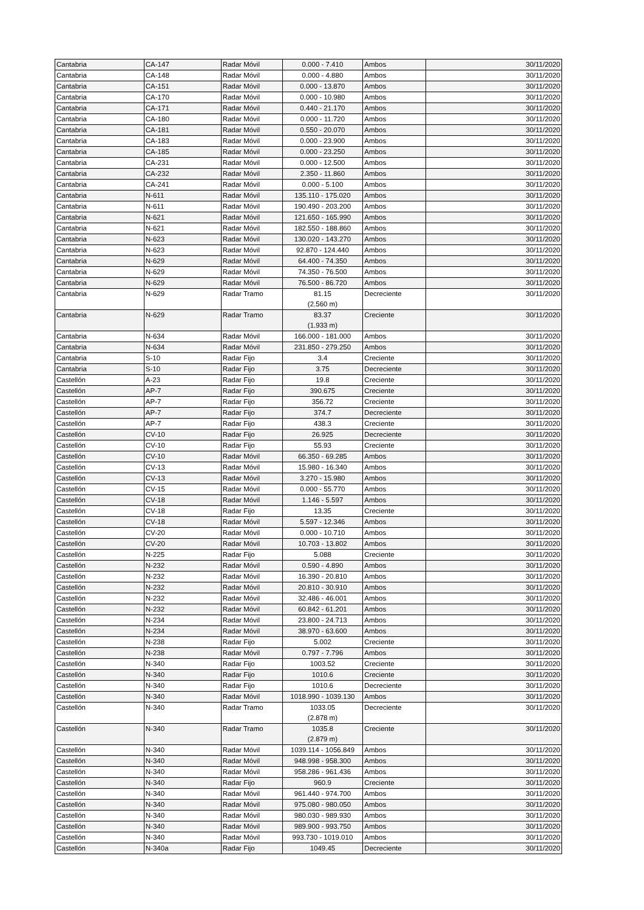| Cantabria | CA-147 | Radar Móvil | 0.000 - 7.410 | Ambos | 30/11/2020 |
| Cantabria | CA-148 | Radar Móvil | 0.000 - 4.880 | Ambos | 30/11/2020 |
| Cantabria | CA-151 | Radar Móvil | 0.000 - 13.870 | Ambos | 30/11/2020 |
| Cantabria | CA-170 | Radar Móvil | 0.000 - 10.980 | Ambos | 30/11/2020 |
| Cantabria | CA-171 | Radar Móvil | 0.440 - 21.170 | Ambos | 30/11/2020 |
| Cantabria | CA-180 | Radar Móvil | 0.000 - 11.720 | Ambos | 30/11/2020 |
| Cantabria | CA-181 | Radar Móvil | 0.550 - 20.070 | Ambos | 30/11/2020 |
| Cantabria | CA-183 | Radar Móvil | 0.000 - 23.900 | Ambos | 30/11/2020 |
| Cantabria | CA-185 | Radar Móvil | 0.000 - 23.250 | Ambos | 30/11/2020 |
| Cantabria | CA-231 | Radar Móvil | 0.000 - 12.500 | Ambos | 30/11/2020 |
| Cantabria | CA-232 | Radar Móvil | 2.350 - 11.860 | Ambos | 30/11/2020 |
| Cantabria | CA-241 | Radar Móvil | 0.000 - 5.100 | Ambos | 30/11/2020 |
| Cantabria | N-611 | Radar Móvil | 135.110 - 175.020 | Ambos | 30/11/2020 |
| Cantabria | N-611 | Radar Móvil | 190.490 - 203.200 | Ambos | 30/11/2020 |
| Cantabria | N-621 | Radar Móvil | 121.650 - 165.990 | Ambos | 30/11/2020 |
| Cantabria | N-621 | Radar Móvil | 182.550 - 188.860 | Ambos | 30/11/2020 |
| Cantabria | N-623 | Radar Móvil | 130.020 - 143.270 | Ambos | 30/11/2020 |
| Cantabria | N-623 | Radar Móvil | 92.870 - 124.440 | Ambos | 30/11/2020 |
| Cantabria | N-629 | Radar Móvil | 64.400 - 74.350 | Ambos | 30/11/2020 |
| Cantabria | N-629 | Radar Móvil | 74.350 - 76.500 | Ambos | 30/11/2020 |
| Cantabria | N-629 | Radar Móvil | 76.500 - 86.720 | Ambos | 30/11/2020 |
| Cantabria | N-629 | Radar Tramo | 81.15 (2.560 m) | Decreciente | 30/11/2020 |
| Cantabria | N-629 | Radar Tramo | 83.37 (1.933 m) | Creciente | 30/11/2020 |
| Cantabria | N-634 | Radar Móvil | 166.000 - 181.000 | Ambos | 30/11/2020 |
| Cantabria | N-634 | Radar Móvil | 231.850 - 279.250 | Ambos | 30/11/2020 |
| Cantabria | S-10 | Radar Fijo | 3.4 | Creciente | 30/11/2020 |
| Cantabria | S-10 | Radar Fijo | 3.75 | Decreciente | 30/11/2020 |
| Castellón | A-23 | Radar Fijo | 19.8 | Creciente | 30/11/2020 |
| Castellón | AP-7 | Radar Fijo | 390.675 | Creciente | 30/11/2020 |
| Castellón | AP-7 | Radar Fijo | 356.72 | Creciente | 30/11/2020 |
| Castellón | AP-7 | Radar Fijo | 374.7 | Decreciente | 30/11/2020 |
| Castellón | AP-7 | Radar Fijo | 438.3 | Creciente | 30/11/2020 |
| Castellón | CV-10 | Radar Fijo | 26.925 | Decreciente | 30/11/2020 |
| Castellón | CV-10 | Radar Fijo | 55.93 | Creciente | 30/11/2020 |
| Castellón | CV-10 | Radar Móvil | 66.350 - 69.285 | Ambos | 30/11/2020 |
| Castellón | CV-13 | Radar Móvil | 15.980 - 16.340 | Ambos | 30/11/2020 |
| Castellón | CV-13 | Radar Móvil | 3.270 - 15.980 | Ambos | 30/11/2020 |
| Castellón | CV-15 | Radar Móvil | 0.000 - 55.770 | Ambos | 30/11/2020 |
| Castellón | CV-18 | Radar Móvil | 1.146 - 5.597 | Ambos | 30/11/2020 |
| Castellón | CV-18 | Radar Fijo | 13.35 | Creciente | 30/11/2020 |
| Castellón | CV-18 | Radar Móvil | 5.597 - 12.346 | Ambos | 30/11/2020 |
| Castellón | CV-20 | Radar Móvil | 0.000 - 10.710 | Ambos | 30/11/2020 |
| Castellón | CV-20 | Radar Móvil | 10.703 - 13.802 | Ambos | 30/11/2020 |
| Castellón | N-225 | Radar Fijo | 5.088 | Creciente | 30/11/2020 |
| Castellón | N-232 | Radar Móvil | 0.590 - 4.890 | Ambos | 30/11/2020 |
| Castellón | N-232 | Radar Móvil | 16.390 - 20.810 | Ambos | 30/11/2020 |
| Castellón | N-232 | Radar Móvil | 20.810 - 30.910 | Ambos | 30/11/2020 |
| Castellón | N-232 | Radar Móvil | 32.486 - 46.001 | Ambos | 30/11/2020 |
| Castellón | N-232 | Radar Móvil | 60.842 - 61.201 | Ambos | 30/11/2020 |
| Castellón | N-234 | Radar Móvil | 23.800 - 24.713 | Ambos | 30/11/2020 |
| Castellón | N-234 | Radar Móvil | 38.970 - 63.600 | Ambos | 30/11/2020 |
| Castellón | N-238 | Radar Fijo | 5.002 | Creciente | 30/11/2020 |
| Castellón | N-238 | Radar Móvil | 0.797 - 7.796 | Ambos | 30/11/2020 |
| Castellón | N-340 | Radar Fijo | 1003.52 | Creciente | 30/11/2020 |
| Castellón | N-340 | Radar Fijo | 1010.6 | Creciente | 30/11/2020 |
| Castellón | N-340 | Radar Fijo | 1010.6 | Decreciente | 30/11/2020 |
| Castellón | N-340 | Radar Móvil | 1018.990 - 1039.130 | Ambos | 30/11/2020 |
| Castellón | N-340 | Radar Tramo | 1033.05 (2.878 m) | Decreciente | 30/11/2020 |
| Castellón | N-340 | Radar Tramo | 1035.8 (2.879 m) | Creciente | 30/11/2020 |
| Castellón | N-340 | Radar Móvil | 1039.114 - 1056.849 | Ambos | 30/11/2020 |
| Castellón | N-340 | Radar Móvil | 948.998 - 958.300 | Ambos | 30/11/2020 |
| Castellón | N-340 | Radar Móvil | 958.286 - 961.436 | Ambos | 30/11/2020 |
| Castellón | N-340 | Radar Fijo | 960.9 | Creciente | 30/11/2020 |
| Castellón | N-340 | Radar Móvil | 961.440 - 974.700 | Ambos | 30/11/2020 |
| Castellón | N-340 | Radar Móvil | 975.080 - 980.050 | Ambos | 30/11/2020 |
| Castellón | N-340 | Radar Móvil | 980.030 - 989.930 | Ambos | 30/11/2020 |
| Castellón | N-340 | Radar Móvil | 989.900 - 993.750 | Ambos | 30/11/2020 |
| Castellón | N-340 | Radar Móvil | 993.730 - 1019.010 | Ambos | 30/11/2020 |
| Castellón | N-340a | Radar Fijo | 1049.45 | Decreciente | 30/11/2020 |